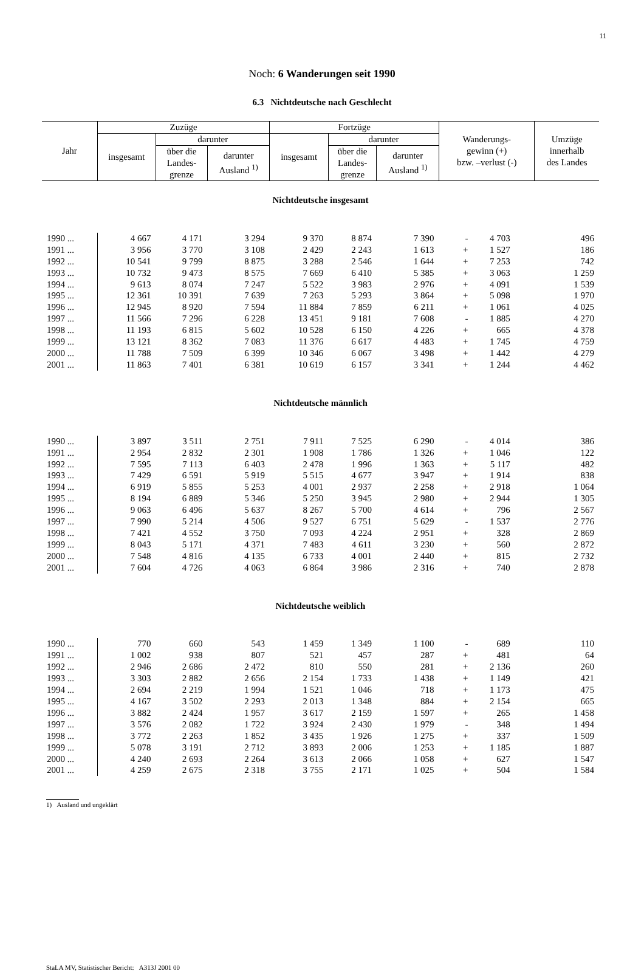11
Noch: 6 Wanderungen seit 1990
6.3 Nichtdeutsche nach Geschlecht
| Jahr | Zuzüge | | | Fortzüge | | | Wanderungs- gewinn (+) bzw. –verlust (-) | | Umzüge innerhalb des Landes |
| --- | --- | --- | --- | --- | --- | --- | --- | --- | --- |
| | insgesamt | darunter | | insgesamt | darunter | | | | |
| | | über die Landes- grenze | darunter Ausland <sup>1)</sup> | | über die Landes- grenze | darunter Ausland <sup>1)</sup> | | | |
| Nichtdeutsche insgesamt | | | | | | | | | |
| 1990 ... | 4 667 | 4 171 | 3 294 | 9 370 | 8 874 | 7 390 | - | 4 703 | 496 |
| 1991 ... | 3 956 | 3 770 | 3 108 | 2 429 | 2 243 | 1 613 | + | 1 527 | 186 |
| 1992 ... | 10 541 | 9 799 | 8 875 | 3 288 | 2 546 | 1 644 | + | 7 253 | 742 |
| 1993 ... | 10 732 | 9 473 | 8 575 | 7 669 | 6 410 | 5 385 | + | 3 063 | 1 259 |
| 1994 ... | 9 613 | 8 074 | 7 247 | 5 522 | 3 983 | 2 976 | + | 4 091 | 1 539 |
| 1995 ... | 12 361 | 10 391 | 7 639 | 7 263 | 5 293 | 3 864 | + | 5 098 | 1 970 |
| 1996 ... | 12 945 | 8 920 | 7 594 | 11 884 | 7 859 | 6 211 | + | 1 061 | 4 025 |
| 1997 ... | 11 566 | 7 296 | 6 228 | 13 451 | 9 181 | 7 608 | - | 1 885 | 4 270 |
| 1998 ... | 11 193 | 6 815 | 5 602 | 10 528 | 6 150 | 4 226 | + | 665 | 4 378 |
| 1999 ... | 13 121 | 8 362 | 7 083 | 11 376 | 6 617 | 4 483 | + | 1 745 | 4 759 |
| 2000 ... | 11 788 | 7 509 | 6 399 | 10 346 | 6 067 | 3 498 | + | 1 442 | 4 279 |
| 2001 ... | 11 863 | 7 401 | 6 381 | 10 619 | 6 157 | 3 341 | + | 1 244 | 4 462 |
| Nichtdeutsche männlich | | | | | | | | | |
| 1990 ... | 3 897 | 3 511 | 2 751 | 7 911 | 7 525 | 6 290 | - | 4 014 | 386 |
| 1991 ... | 2 954 | 2 832 | 2 301 | 1 908 | 1 786 | 1 326 | + | 1 046 | 122 |
| 1992 ... | 7 595 | 7 113 | 6 403 | 2 478 | 1 996 | 1 363 | + | 5 117 | 482 |
| 1993 ... | 7 429 | 6 591 | 5 919 | 5 515 | 4 677 | 3 947 | + | 1 914 | 838 |
| 1994 ... | 6 919 | 5 855 | 5 253 | 4 001 | 2 937 | 2 258 | + | 2 918 | 1 064 |
| 1995 ... | 8 194 | 6 889 | 5 346 | 5 250 | 3 945 | 2 980 | + | 2 944 | 1 305 |
| 1996 ... | 9 063 | 6 496 | 5 637 | 8 267 | 5 700 | 4 614 | + | 796 | 2 567 |
| 1997 ... | 7 990 | 5 214 | 4 506 | 9 527 | 6 751 | 5 629 | - | 1 537 | 2 776 |
| 1998 ... | 7 421 | 4 552 | 3 750 | 7 093 | 4 224 | 2 951 | + | 328 | 2 869 |
| 1999 ... | 8 043 | 5 171 | 4 371 | 7 483 | 4 611 | 3 230 | + | 560 | 2 872 |
| 2000 ... | 7 548 | 4 816 | 4 135 | 6 733 | 4 001 | 2 440 | + | 815 | 2 732 |
| 2001 ... | 7 604 | 4 726 | 4 063 | 6 864 | 3 986 | 2 316 | + | 740 | 2 878 |
| Nichtdeutsche weiblich | | | | | | | | | |
| 1990 ... | 770 | 660 | 543 | 1 459 | 1 349 | 1 100 | - | 689 | 110 |
| 1991 ... | 1 002 | 938 | 807 | 521 | 457 | 287 | + | 481 | 64 |
| 1992 ... | 2 946 | 2 686 | 2 472 | 810 | 550 | 281 | + | 2 136 | 260 |
| 1993 ... | 3 303 | 2 882 | 2 656 | 2 154 | 1 733 | 1 438 | + | 1 149 | 421 |
| 1994 ... | 2 694 | 2 219 | 1 994 | 1 521 | 1 046 | 718 | + | 1 173 | 475 |
| 1995 ... | 4 167 | 3 502 | 2 293 | 2 013 | 1 348 | 884 | + | 2 154 | 665 |
| 1996 ... | 3 882 | 2 424 | 1 957 | 3 617 | 2 159 | 1 597 | + | 265 | 1 458 |
| 1997 ... | 3 576 | 2 082 | 1 722 | 3 924 | 2 430 | 1 979 | - | 348 | 1 494 |
| 1998 ... | 3 772 | 2 263 | 1 852 | 3 435 | 1 926 | 1 275 | + | 337 | 1 509 |
| 1999 ... | 5 078 | 3 191 | 2 712 | 3 893 | 2 006 | 1 253 | + | 1 185 | 1 887 |
| 2000 ... | 4 240 | 2 693 | 2 264 | 3 613 | 2 066 | 1 058 | + | 627 | 1 547 |
| 2001 ... | 4 259 | 2 675 | 2 318 | 3 755 | 2 171 | 1 025 | + | 504 | 1 584 |
1) Ausland und ungeklärt
StaLA MV, Statistischer Bericht: A313J 2001 00